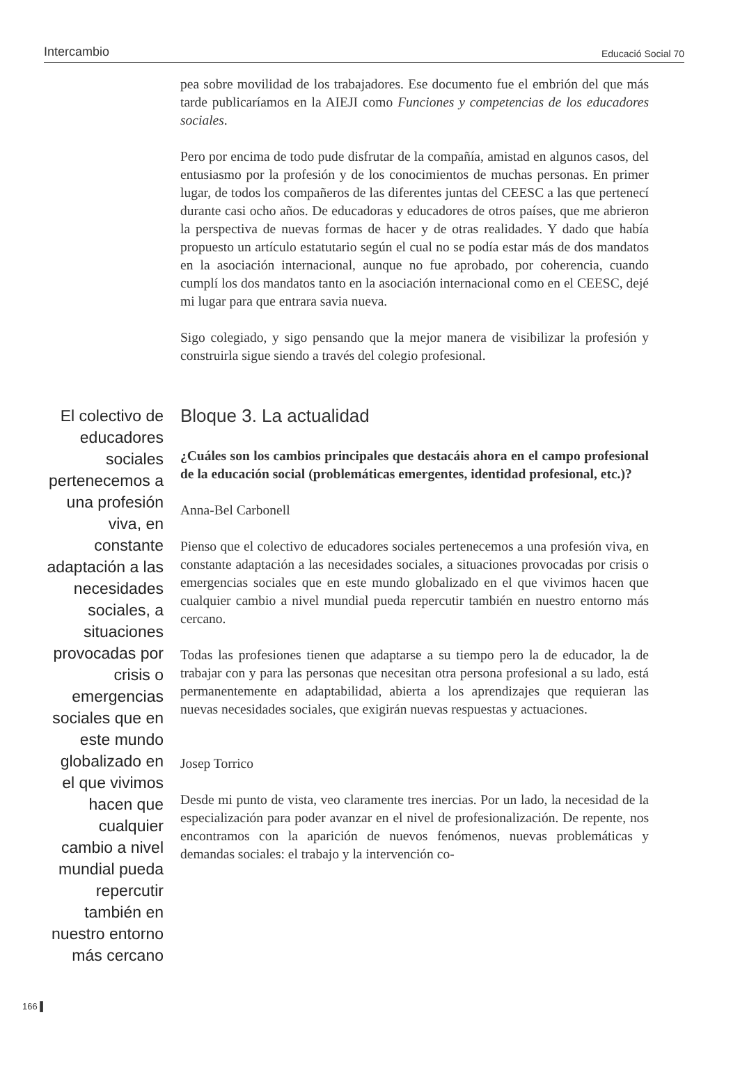Intercambio Educació Social 70
pea sobre movilidad de los trabajadores. Ese documento fue el embrión del que más tarde publicaríamos en la AIEJI como Funciones y competencias de los educadores sociales.
Pero por encima de todo pude disfrutar de la compañía, amistad en algunos casos, del entusiasmo por la profesión y de los conocimientos de muchas personas. En primer lugar, de todos los compañeros de las diferentes juntas del CEESC a las que pertenecí durante casi ocho años. De educadoras y educadores de otros países, que me abrieron la perspectiva de nuevas formas de hacer y de otras realidades. Y dado que había propuesto un artículo estatutario según el cual no se podía estar más de dos mandatos en la asociación internacional, aunque no fue aprobado, por coherencia, cuando cumplí los dos mandatos tanto en la asociación internacional como en el CEESC, dejé mi lugar para que entrara savia nueva.
Sigo colegiado, y sigo pensando que la mejor manera de visibilizar la profesión y construirla sigue siendo a través del colegio profesional.
El colectivo de educadores sociales pertenecemos a una profesión viva, en constante adaptación a las necesidades sociales, a situaciones provocadas por crisis o emergencias sociales que en este mundo globalizado en el que vivimos hacen que cualquier cambio a nivel mundial pueda repercutir también en nuestro entorno más cercano
Bloque 3. La actualidad
¿Cuáles son los cambios principales que destacáis ahora en el campo profesional de la educación social (problemáticas emergentes, identidad profesional, etc.)?
Anna-Bel Carbonell
Pienso que el colectivo de educadores sociales pertenecemos a una profesión viva, en constante adaptación a las necesidades sociales, a situaciones provocadas por crisis o emergencias sociales que en este mundo globalizado en el que vivimos hacen que cualquier cambio a nivel mundial pueda repercutir también en nuestro entorno más cercano.
Todas las profesiones tienen que adaptarse a su tiempo pero la de educador, la de trabajar con y para las personas que necesitan otra persona profesional a su lado, está permanentemente en adaptabilidad, abierta a los aprendizajes que requieran las nuevas necesidades sociales, que exigirán nuevas respuestas y actuaciones.
Josep Torrico
Desde mi punto de vista, veo claramente tres inercias. Por un lado, la necesidad de la especialización para poder avanzar en el nivel de profesionalización. De repente, nos encontramos con la aparición de nuevos fenómenos, nuevas problemáticas y demandas sociales: el trabajo y la intervención co-
166 ▌